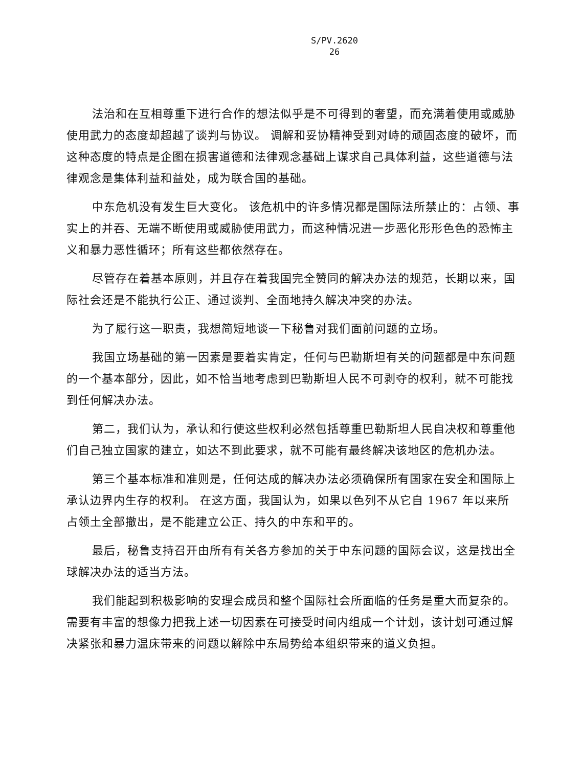S/PV.2620
26
法治和在互相尊重下进行合作的想法似乎是不可得到的奢望，而充满着使用或威胁使用武力的态度却超越了谈判与协议。 调解和妥协精神受到对峙的顽固态度的破坏，而这种态度的特点是企图在损害道德和法律观念基础上谋求自己具体利益，这些道德与法律观念是集体利益和益处，成为联合国的基础。
中东危机没有发生巨大变化。 该危机中的许多情况都是国际法所禁止的：占领、事实上的并吞、无端不断使用或威胁使用武力，而这种情况进一步恶化形形色色的恐怖主义和暴力恶性循环；所有这些都依然存在。
尽管存在着基本原则，并且存在着我国完全赞同的解决办法的规范，长期以来，国际社会还是不能执行公正、通过谈判、全面地持久解决冲突的办法。
为了履行这一职责，我想简短地谈一下秘鲁对我们面前问题的立场。
我国立场基础的第一因素是要着实肯定，任何与巴勒斯坦有关的问题都是中东问题的一个基本部分，因此，如不恰当地考虑到巴勒斯坦人民不可剥夺的权利，就不可能找到任何解决办法。
第二，我们认为，承认和行使这些权利必然包括尊重巴勒斯坦人民自决权和尊重他们自己独立国家的建立，如达不到此要求，就不可能有最终解决该地区的危机办法。
第三个基本标准和准则是，任何达成的解决办法必须确保所有国家在安全和国际上承认边界内生存的权利。 在这方面，我国认为，如果以色列不从它自 1967 年以来所占领土全部撤出，是不能建立公正、持久的中东和平的。
最后，秘鲁支持召开由所有有关各方参加的关于中东问题的国际会议，这是找出全球解决办法的适当方法。
我们能起到积极影响的安理会成员和整个国际社会所面临的任务是重大而复杂的。 需要有丰富的想像力把我上述一切因素在可接受时间内组成一个计划，该计划可通过解决紧张和暴力温床带来的问题以解除中东局势给本组织带来的道义负担。